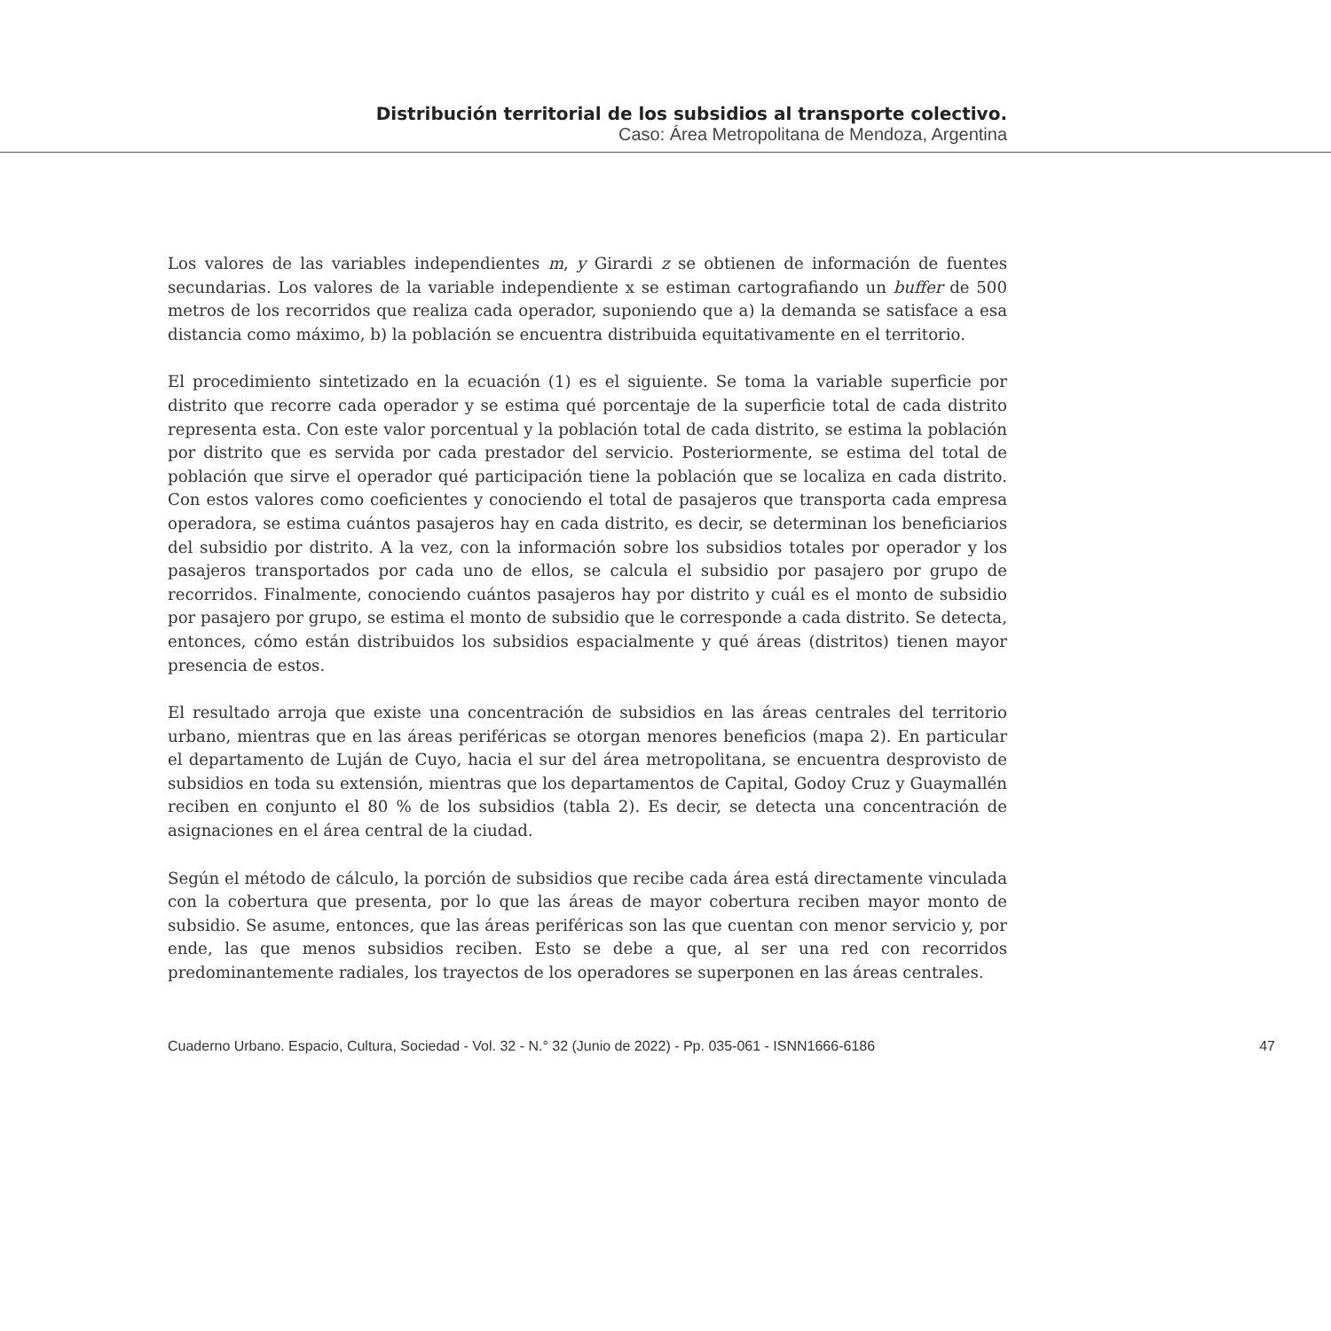Distribución territorial de los subsidios al transporte colectivo.
Caso: Área Metropolitana de Mendoza, Argentina
Los valores de las variables independientes m, y Girardi z se obtienen de información de fuentes secundarias. Los valores de la variable independiente x se estiman cartografiando un buffer de 500 metros de los recorridos que realiza cada operador, suponiendo que a) la demanda se satisface a esa distancia como máximo, b) la población se encuentra distribuida equitativamente en el territorio.
El procedimiento sintetizado en la ecuación (1) es el siguiente. Se toma la variable superficie por distrito que recorre cada operador y se estima qué porcentaje de la superficie total de cada distrito representa esta. Con este valor porcentual y la población total de cada distrito, se estima la población por distrito que es servida por cada prestador del servicio. Posteriormente, se estima del total de población que sirve el operador qué participación tiene la población que se localiza en cada distrito. Con estos valores como coeficientes y conociendo el total de pasajeros que transporta cada empresa operadora, se estima cuántos pasajeros hay en cada distrito, es decir, se determinan los beneficiarios del subsidio por distrito. A la vez, con la información sobre los subsidios totales por operador y los pasajeros transportados por cada uno de ellos, se calcula el subsidio por pasajero por grupo de recorridos. Finalmente, conociendo cuántos pasajeros hay por distrito y cuál es el monto de subsidio por pasajero por grupo, se estima el monto de subsidio que le corresponde a cada distrito. Se detecta, entonces, cómo están distribuidos los subsidios espacialmente y qué áreas (distritos) tienen mayor presencia de estos.
El resultado arroja que existe una concentración de subsidios en las áreas centrales del territorio urbano, mientras que en las áreas periféricas se otorgan menores beneficios (mapa 2). En particular el departamento de Luján de Cuyo, hacia el sur del área metropolitana, se encuentra desprovisto de subsidios en toda su extensión, mientras que los departamentos de Capital, Godoy Cruz y Guaymallén reciben en conjunto el 80 % de los subsidios (tabla 2). Es decir, se detecta una concentración de asignaciones en el área central de la ciudad.
Según el método de cálculo, la porción de subsidios que recibe cada área está directamente vinculada con la cobertura que presenta, por lo que las áreas de mayor cobertura reciben mayor monto de subsidio. Se asume, entonces, que las áreas periféricas son las que cuentan con menor servicio y, por ende, las que menos subsidios reciben. Esto se debe a que, al ser una red con recorridos predominantemente radiales, los trayectos de los operadores se superponen en las áreas centrales.
Cuaderno Urbano. Espacio, Cultura, Sociedad - Vol. 32 - N.° 32 (Junio de 2022) - Pp. 035-061 - ISNN1666-6186 47